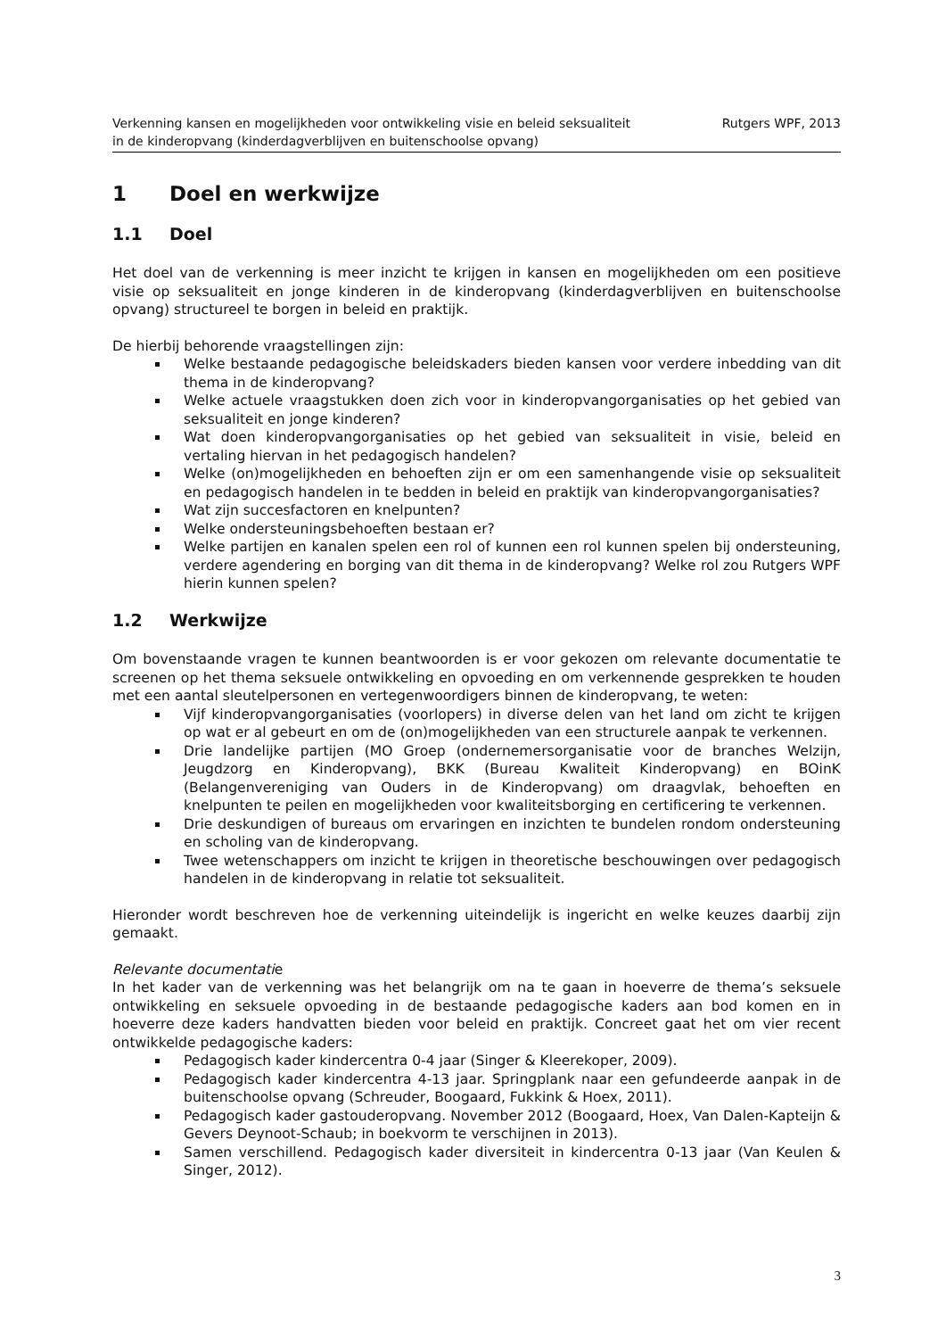Verkenning kansen en mogelijkheden voor ontwikkeling visie en beleid seksualiteit
in de kinderopvang (kinderdagverblijven en buitenschoolse opvang)
Rutgers WPF, 2013
1 Doel en werkwijze
1.1 Doel
Het doel van de verkenning is meer inzicht te krijgen in kansen en mogelijkheden om een positieve visie op seksualiteit en jonge kinderen in de kinderopvang (kinderdagverblijven en buitenschoolse opvang) structureel te borgen in beleid en praktijk.
De hierbij behorende vraagstellingen zijn:
Welke bestaande pedagogische beleidskaders bieden kansen voor verdere inbedding van dit thema in de kinderopvang?
Welke actuele vraagstukken doen zich voor in kinderopvangorganisaties op het gebied van seksualiteit en jonge kinderen?
Wat doen kinderopvangorganisaties op het gebied van seksualiteit in visie, beleid en vertaling hiervan in het pedagogisch handelen?
Welke (on)mogelijkheden en behoeften zijn er om een samenhangende visie op seksualiteit en pedagogisch handelen in te bedden in beleid en praktijk van kinderopvangorganisaties?
Wat zijn succesfactoren en knelpunten?
Welke ondersteuningsbehoeften bestaan er?
Welke partijen en kanalen spelen een rol of kunnen een rol kunnen spelen bij ondersteuning, verdere agendering en borging van dit thema in de kinderopvang? Welke rol zou Rutgers WPF hierin kunnen spelen?
1.2 Werkwijze
Om bovenstaande vragen te kunnen beantwoorden is er voor gekozen om relevante documentatie te screenen op het thema seksuele ontwikkeling en opvoeding en om verkennende gesprekken te houden met een aantal sleutelpersonen en vertegenwoordigers binnen de kinderopvang, te weten:
Vijf kinderopvangorganisaties (voorlopers) in diverse delen van het land om zicht te krijgen op wat er al gebeurt en om de (on)mogelijkheden van een structurele aanpak te verkennen.
Drie landelijke partijen (MO Groep (ondernemersorganisatie voor de branches Welzijn, Jeugdzorg en Kinderopvang), BKK (Bureau Kwaliteit Kinderopvang) en BOinK (Belangenvereniging van Ouders in de Kinderopvang) om draagvlak, behoeften en knelpunten te peilen en mogelijkheden voor kwaliteitsborging en certificering te verkennen.
Drie deskundigen of bureaus om ervaringen en inzichten te bundelen rondom ondersteuning en scholing van de kinderopvang.
Twee wetenschappers om inzicht te krijgen in theoretische beschouwingen over pedagogisch handelen in de kinderopvang in relatie tot seksualiteit.
Hieronder wordt beschreven hoe de verkenning uiteindelijk is ingericht en welke keuzes daarbij zijn gemaakt.
Relevante documentatie
In het kader van de verkenning was het belangrijk om na te gaan in hoeverre de thema’s seksuele ontwikkeling en seksuele opvoeding in de bestaande pedagogische kaders aan bod komen en in hoeverre deze kaders handvatten bieden voor beleid en praktijk. Concreet gaat het om vier recent ontwikkelde pedagogische kaders:
Pedagogisch kader kindercentra 0-4 jaar (Singer & Kleerekoper, 2009).
Pedagogisch kader kindercentra 4-13 jaar. Springplank naar een gefundeerde aanpak in de buitenschoolse opvang (Schreuder, Boogaard, Fukkink & Hoex, 2011).
Pedagogisch kader gastouderopvang. November 2012 (Boogaard, Hoex, Van Dalen-Kapteijn & Gevers Deynoot-Schaub; in boekvorm te verschijnen in 2013).
Samen verschillend. Pedagogisch kader diversiteit in kindercentra 0-13 jaar (Van Keulen & Singer, 2012).
3